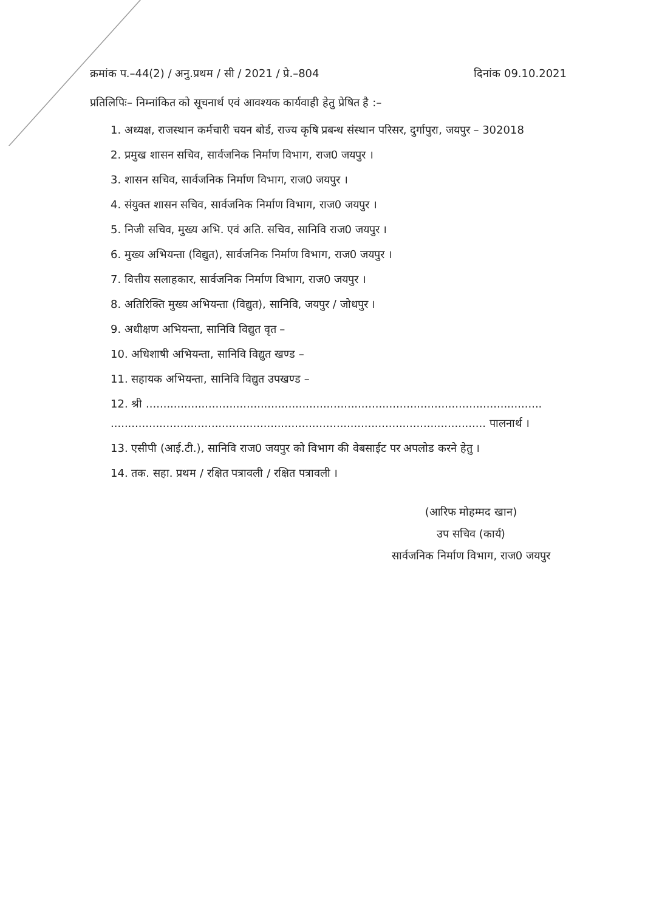क्रमांक प.–44(2) / अनु.प्रथम / सी / 2021 / प्रे.–804 दिनांक 09.10.2021
प्रतिलिपिः– निम्नांकित को सूचनार्थ एवं आवश्यक कार्यवाही हेतु प्रेषित है :–
1. अध्यक्ष, राजस्थान कर्मचारी चयन बोर्ड, राज्य कृषि प्रबन्ध संस्थान परिसर, दुर्गापुरा, जयपुर – 302018
2. प्रमुख शासन सचिव, सार्वजनिक निर्माण विभाग, राज0 जयपुर ।
3. शासन सचिव, सार्वजनिक निर्माण विभाग, राज0 जयपुर ।
4. संयुक्त शासन सचिव, सार्वजनिक निर्माण विभाग, राज0 जयपुर ।
5. निजी सचिव, मुख्य अभि. एवं अति. सचिव, सानिवि राज0 जयपुर ।
6. मुख्य अभियन्ता (विद्युत), सार्वजनिक निर्माण विभाग, राज0 जयपुर ।
7. वित्तीय सलाहकार, सार्वजनिक निर्माण विभाग, राज0 जयपुर ।
8. अतिरिक्ति मुख्य अभियन्ता (विद्युत), सानिवि, जयपुर / जोधपुर ।
9. अधीक्षण अभियन्ता, सानिवि विद्युत वृत –
10. अधिशाषी अभियन्ता, सानिवि विद्युत खण्ड –
11. सहायक अभियन्ता, सानिवि विद्युत उपखण्ड –
12. श्री ..................................................................................................................
............................................................................................................ पालनार्थ ।
13. एसीपी (आई.टी.), सानिवि राज0 जयपुर को विभाग की वेबसाईट पर अपलोड करने हेतु ।
14. तक. सहा. प्रथम / रक्षित पत्रावली / रक्षित पत्रावली ।
(आरिफ मोहम्मद खान)
उप सचिव (कार्य)
सार्वजनिक निर्माण विभाग, राज0 जयपुर